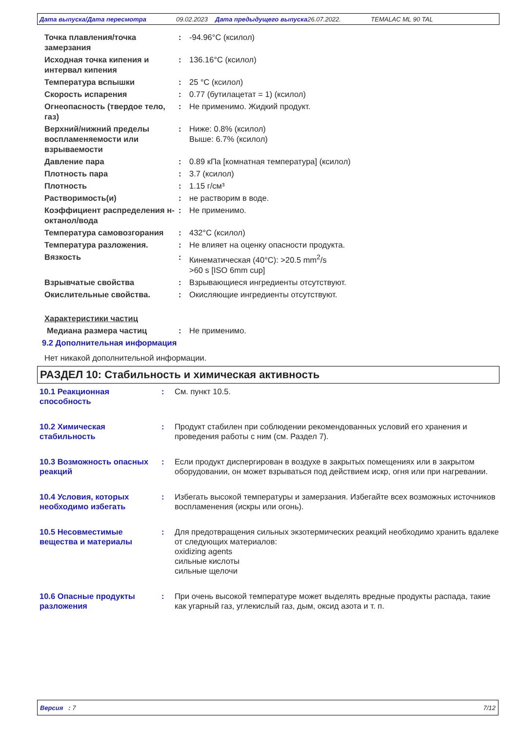Дата выпуска/Дата пересмотра 09.02.2023 Дата предыдущего выпуска 26.07.2022. TEMALAC ML 90 TAL
Точка плавления/точка замерзания
: -94.96°C (ксилол)
Исходная точка кипения и интервал кипения
: 136.16°C (ксилол)
Температура вспышки : 25 °C (ксилол)
Скорость испарения : 0.77 (бутилацетат = 1) (ксилол)
Огнеопасность (твердое тело, газ)
: Не применимо. Жидкий продукт.
Верхний/нижний пределы воспламеняемости или взрываемости
: Ниже: 0.8% (ксилол)
Выше: 6.7% (ксилол)
Давление пара : 0.89 кПа [комнатная температура] (ксилол)
Плотность пара : 3.7 (ксилол)
Плотность : 1.15 г/см³
Растворимость(и) : не растворим в воде.
Коэффициент распределения н-октанол/вода
: Не применимо.
Температура самовозгорания : 432°C (ксилол)
Температура разложения. : Не влияет на оценку опасности продукта.
Вязкость : Кинематическая (40°C): >20.5 mm<sup>2</sup>/s
>60 s [ISO 6mm cup]
Взрывчатые свойства : Взрывающиеся ингредиенты отсутствуют.
Окислительные свойства. : Окисляющие ингредиенты отсутствуют.
Характеристики частиц
Медиана размера частиц : Не применимо.
9.2 Дополнительная информация
Нет никакой дополнительной информации.
РАЗДЕЛ 10: Стабильность и химическая активность
10.1 Реакционная способность
: См. пункт 10.5.
10.2 Химическая стабильность
: Продукт стабилен при соблюдении рекомендованных условий его хранения и проведения работы с ним (см. Раздел 7).
10.3 Возможность опасных реакций
: Если продукт диспергирован в воздухе в закрытых помещениях или в закрытом оборудовании, он может взрываться под действием искр, огня или при нагревании.
10.4 Условия, которых необходимо избегать
: Избегать высокой температуры и замерзания. Избегайте всех возможных источников воспламенения (искры или огонь).
10.5 Несовместимые вещества и материалы
: Для предотвращения сильных экзотермических реакций необходимо хранить вдалеке от следующих материалов:
oxidizing agents
сильные кислоты
сильные щелочи
10.6 Опасные продукты разложения
: При очень высокой температуре может выделять вредные продукты распада, такие как угарный газ, углекислый газ, дым, оксид азота и т. п.
Версия : 7 7/12